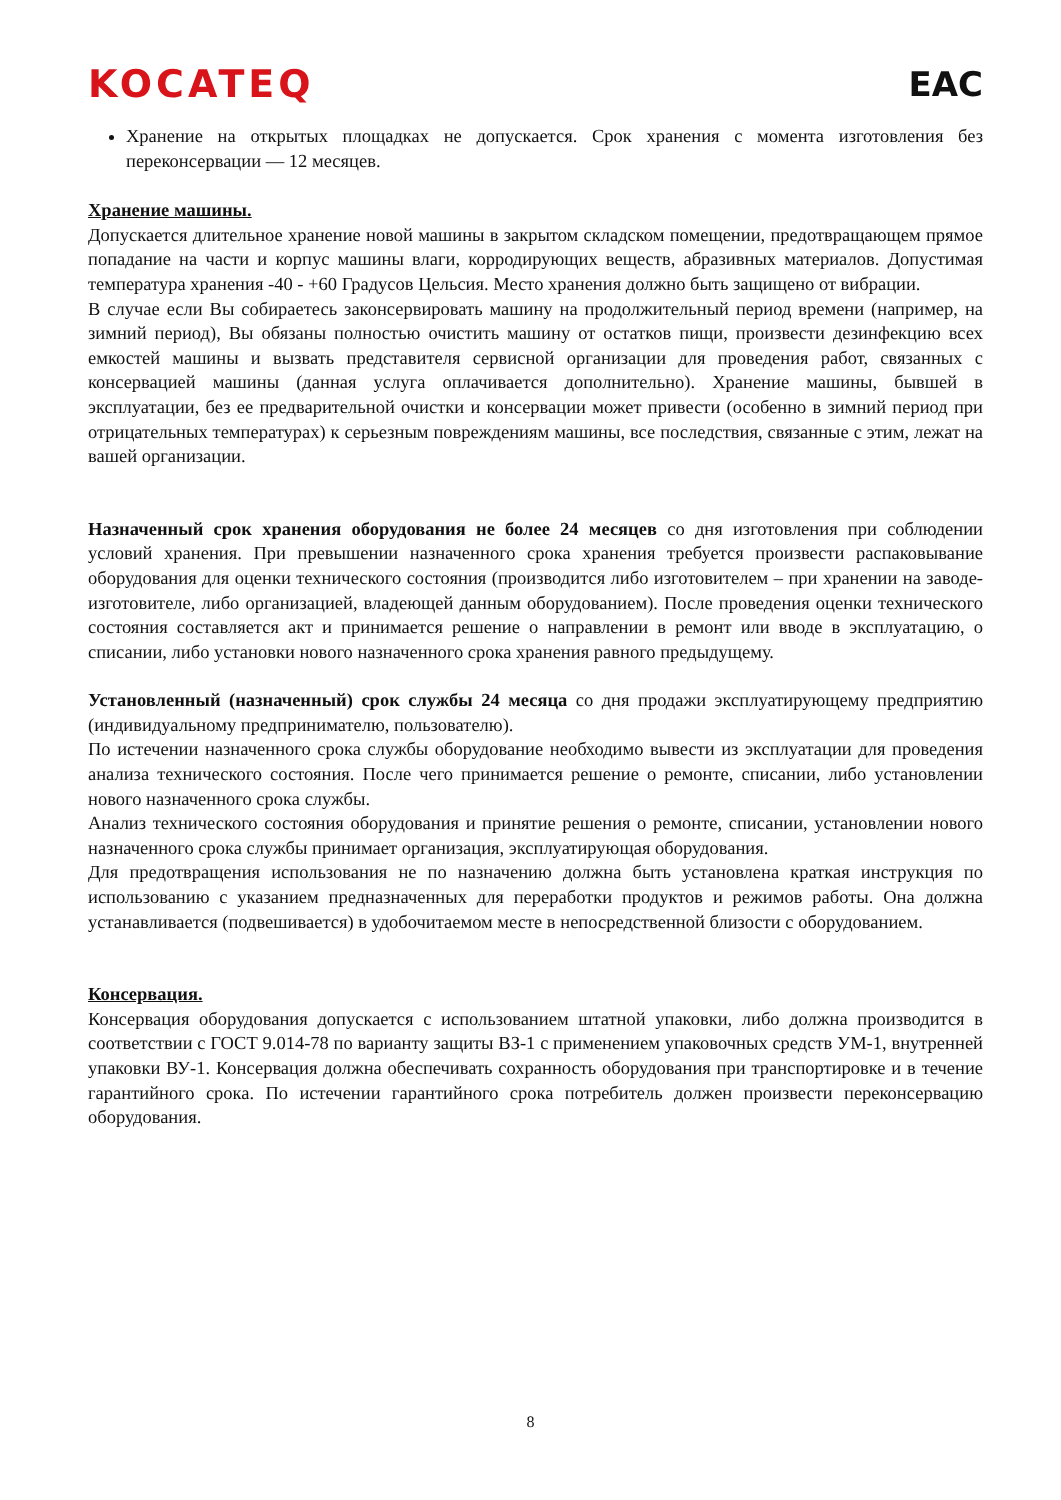KOCATEQ EAC
Хранение на открытых площадках не допускается. Срок хранения с момента изготовления без переконсервации — 12 месяцев.
Хранение машины.
Допускается длительное хранение новой машины в закрытом складском помещении, предотвращающем прямое попадание на части и корпус машины влаги, корродирующих веществ, абразивных материалов. Допустимая температура хранения -40 - +60 Градусов Цельсия. Место хранения должно быть защищено от вибрации.
В случае если Вы собираетесь законсервировать машину на продолжительный период времени (например, на зимний период), Вы обязаны полностью очистить машину от остатков пищи, произвести дезинфекцию всех емкостей машины и вызвать представителя сервисной организации для проведения работ, связанных с консервацией машины (данная услуга оплачивается дополнительно). Хранение машины, бывшей в эксплуатации, без ее предварительной очистки и консервации может привести (особенно в зимний период при отрицательных температурах) к серьезным повреждениям машины, все последствия, связанные с этим, лежат на вашей организации.
Назначенный срок хранения оборудования не более 24 месяцев со дня изготовления при соблюдении условий хранения. При превышении назначенного срока хранения требуется произвести распаковывание оборудования для оценки технического состояния (производится либо изготовителем – при хранении на заводе-изготовителе, либо организацией, владеющей данным оборудованием). После проведения оценки технического состояния составляется акт и принимается решение о направлении в ремонт или вводе в эксплуатацию, о списании, либо установки нового назначенного срока хранения равного предыдущему.
Установленный (назначенный) срок службы 24 месяца со дня продажи эксплуатирующему предприятию (индивидуальному предпринимателю, пользователю).
По истечении назначенного срока службы оборудование необходимо вывести из эксплуатации для проведения анализа технического состояния. После чего принимается решение о ремонте, списании, либо установлении нового назначенного срока службы.
Анализ технического состояния оборудования и принятие решения о ремонте, списании, установлении нового назначенного срока службы принимает организация, эксплуатирующая оборудования.
Для предотвращения использования не по назначению должна быть установлена краткая инструкция по использованию с указанием предназначенных для переработки продуктов и режимов работы. Она должна устанавливается (подвешивается) в удобочитаемом месте в непосредственной близости с оборудованием.
Консервация.
Консервация оборудования допускается с использованием штатной упаковки, либо должна производится в соответствии с ГОСТ 9.014-78 по варианту защиты ВЗ-1 с применением упаковочных средств УМ-1, внутренней упаковки ВУ-1. Консервация должна обеспечивать сохранность оборудования при транспортировке и в течение гарантийного срока. По истечении гарантийного срока потребитель должен произвести переконсервацию оборудования.
8